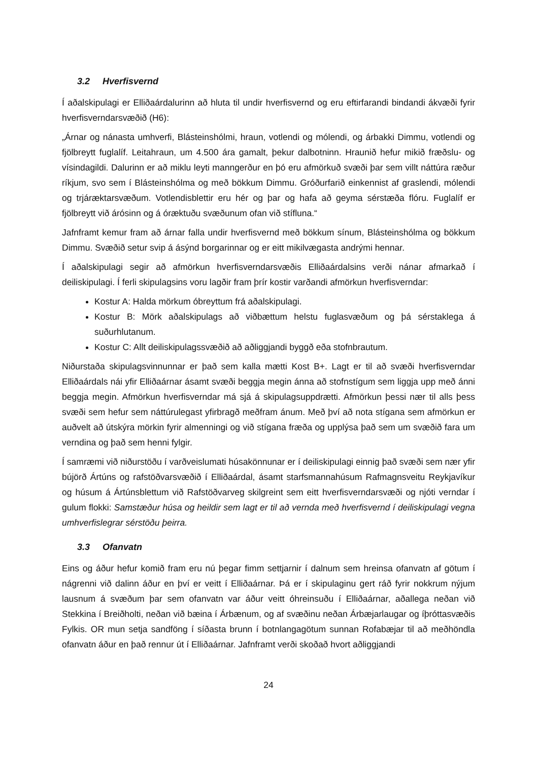3.2 Hverfisvernd
Í aðalskipulagi er Elliðaárdalurinn að hluta til undir hverfisvernd og eru eftirfarandi bindandi ákvæði fyrir hverfisverndarsvæðið (H6):
„Árnar og nánasta umhverfi, Blásteinshólmi, hraun, votlendi og mólendi, og árbakki Dimmu, votlendi og fjölbreytt fuglalíf. Leitahraun, um 4.500 ára gamalt, þekur dalbotninn. Hraunið hefur mikið fræðslu- og vísindagildi. Dalurinn er að miklu leyti manngerður en þó eru afmörkuð svæði þar sem villt náttúra ræður ríkjum, svo sem í Blásteinshólma og með bökkum Dimmu. Gróðurfarið einkennist af graslendi, mólendi og trjáræktarsvæðum. Votlendisblettir eru hér og þar og hafa að geyma sérstæða flóru. Fuglalíf er fjölbreytt við árósinn og á óræktuðu svæðunum ofan við stífluna.“
Jafnframt kemur fram að árnar falla undir hverfisvernd með bökkum sínum, Blásteinshólma og bökkum Dimmu. Svæðið setur svip á ásýnd borgarinnar og er eitt mikilvægasta andrými hennar.
Í aðalskipulagi segir að afmörkun hverfisverndarsvæðis Elliðaárdalsins verði nánar afmarkað í deiliskipulagi. Í ferli skipulagsins voru lagðir fram þrír kostir varðandi afmörkun hverfisverndar:
Kostur A: Halda mörkum óbreyttum frá aðalskipulagi.
Kostur B: Mörk aðalskipulags að viðbættum helstu fuglasvæðum og þá sérstaklega á suðurhlutanum.
Kostur C: Allt deiliskipulagssvæðið að aðliggjandi byggð eða stofnbrautum.
Niðurstaða skipulagsvinnunnar er það sem kalla mætti Kost B+. Lagt er til að svæði hverfisverndar Elliðaárdals nái yfir Elliðaárnar ásamt svæði beggja megin ánna að stofnstígum sem liggja upp með ánni beggja megin. Afmörkun hverfisverndar má sjá á skipulagsuppdrætti. Afmörkun þessi nær til alls þess svæði sem hefur sem náttúrulegast yfirbragð meðfram ánum. Með því að nota stígana sem afmörkun er auðvelt að útskýra mörkin fyrir almenningi og við stígana fræða og upplýsa það sem um svæðið fara um verndina og það sem henni fylgir.
Í samræmi við niðurstöðu í varðveislumati húsakönnunar er í deiliskipulagi einnig það svæði sem nær yfir bújörð Ártúns og rafstöðvarsvæðið í Elliðaárdal, ásamt starfsmannahúsum Rafmagnsveitu Reykjavíkur og húsum á Ártúnsblettum við Rafstöðvarveg skilgreint sem eitt hverfisverndarsvæði og njóti verndar í gulum flokki: Samstæður húsa og heildir sem lagt er til að vernda með hverfisvernd í deiliskipulagi vegna umhverfislegrar sérstöðu þeirra.
3.3 Ofanvatn
Eins og áður hefur komið fram eru nú þegar fimm settjarnir í dalnum sem hreinsa ofanvatn af götum í nágrenni við dalinn áður en því er veitt í Elliðaárnar. Þá er í skipulaginu gert ráð fyrir nokkrum nýjum lausnum á svæðum þar sem ofanvatn var áður veitt óhreinsuðu í Elliðaárnar, aðallega neðan við Stekkina í Breiðholti, neðan við bæina í Árbænum, og af svæðinu neðan Árbæjarlaugar og íþróttasvæðis Fylkis. OR mun setja sandföng í síðasta brunn í botnlangagötum sunnan Rofabæjar til að meðhöndla ofanvatn áður en það rennur út í Elliðaárnar. Jafnframt verði skoðað hvort aðliggjandi
24